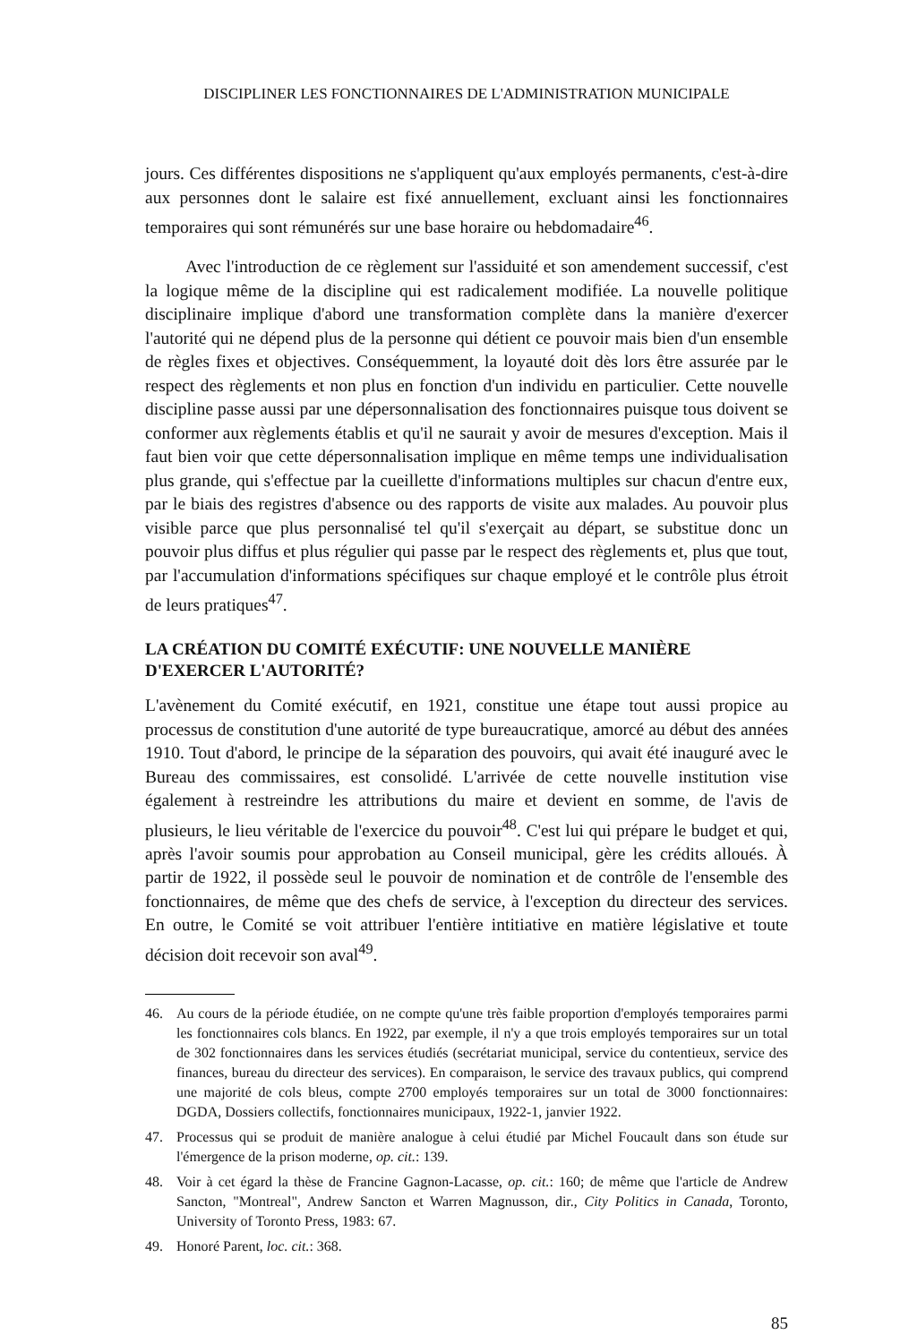DISCIPLINER LES FONCTIONNAIRES DE L'ADMINISTRATION MUNICIPALE
jours. Ces différentes dispositions ne s'appliquent qu'aux employés permanents, c'est-à-dire aux personnes dont le salaire est fixé annuellement, excluant ainsi les fonctionnaires temporaires qui sont rémunérés sur une base horaire ou hebdomadaire<sup>46</sup>.
Avec l'introduction de ce règlement sur l'assiduité et son amendement successif, c'est la logique même de la discipline qui est radicalement modifiée. La nouvelle politique disciplinaire implique d'abord une transformation complète dans la manière d'exercer l'autorité qui ne dépend plus de la personne qui détient ce pouvoir mais bien d'un ensemble de règles fixes et objectives. Conséquemment, la loyauté doit dès lors être assurée par le respect des règlements et non plus en fonction d'un individu en particulier. Cette nouvelle discipline passe aussi par une dépersonnalisation des fonctionnaires puisque tous doivent se conformer aux règlements établis et qu'il ne saurait y avoir de mesures d'exception. Mais il faut bien voir que cette dépersonnalisation implique en même temps une individualisation plus grande, qui s'effectue par la cueillette d'informations multiples sur chacun d'entre eux, par le biais des registres d'absence ou des rapports de visite aux malades. Au pouvoir plus visible parce que plus personnalisé tel qu'il s'exerçait au départ, se substitue donc un pouvoir plus diffus et plus régulier qui passe par le respect des règlements et, plus que tout, par l'accumulation d'informations spécifiques sur chaque employé et le contrôle plus étroit de leurs pratiques<sup>47</sup>.
LA CRÉATION DU COMITÉ EXÉCUTIF: UNE NOUVELLE MANIÈRE D'EXERCER L'AUTORITÉ?
L'avènement du Comité exécutif, en 1921, constitue une étape tout aussi propice au processus de constitution d'une autorité de type bureaucratique, amorcé au début des années 1910. Tout d'abord, le principe de la séparation des pouvoirs, qui avait été inauguré avec le Bureau des commissaires, est consolidé. L'arrivée de cette nouvelle institution vise également à restreindre les attributions du maire et devient en somme, de l'avis de plusieurs, le lieu véritable de l'exercice du pouvoir<sup>48</sup>. C'est lui qui prépare le budget et qui, après l'avoir soumis pour approbation au Conseil municipal, gère les crédits alloués. À partir de 1922, il possède seul le pouvoir de nomination et de contrôle de l'ensemble des fonctionnaires, de même que des chefs de service, à l'exception du directeur des services. En outre, le Comité se voit attribuer l'entière intitiative en matière législative et toute décision doit recevoir son aval<sup>49</sup>.
46. Au cours de la période étudiée, on ne compte qu'une très faible proportion d'employés temporaires parmi les fonctionnaires cols blancs. En 1922, par exemple, il n'y a que trois employés temporaires sur un total de 302 fonctionnaires dans les services étudiés (secrétariat municipal, service du contentieux, service des finances, bureau du directeur des services). En comparaison, le service des travaux publics, qui comprend une majorité de cols bleus, compte 2700 employés temporaires sur un total de 3000 fonctionnaires: DGDA, Dossiers collectifs, fonctionnaires municipaux, 1922-1, janvier 1922.
47. Processus qui se produit de manière analogue à celui étudié par Michel Foucault dans son étude sur l'émergence de la prison moderne, op. cit.: 139.
48. Voir à cet égard la thèse de Francine Gagnon-Lacasse, op. cit.: 160; de même que l'article de Andrew Sancton, "Montreal", Andrew Sancton et Warren Magnusson, dir., City Politics in Canada, Toronto, University of Toronto Press, 1983: 67.
49. Honoré Parent, loc. cit.: 368.
85